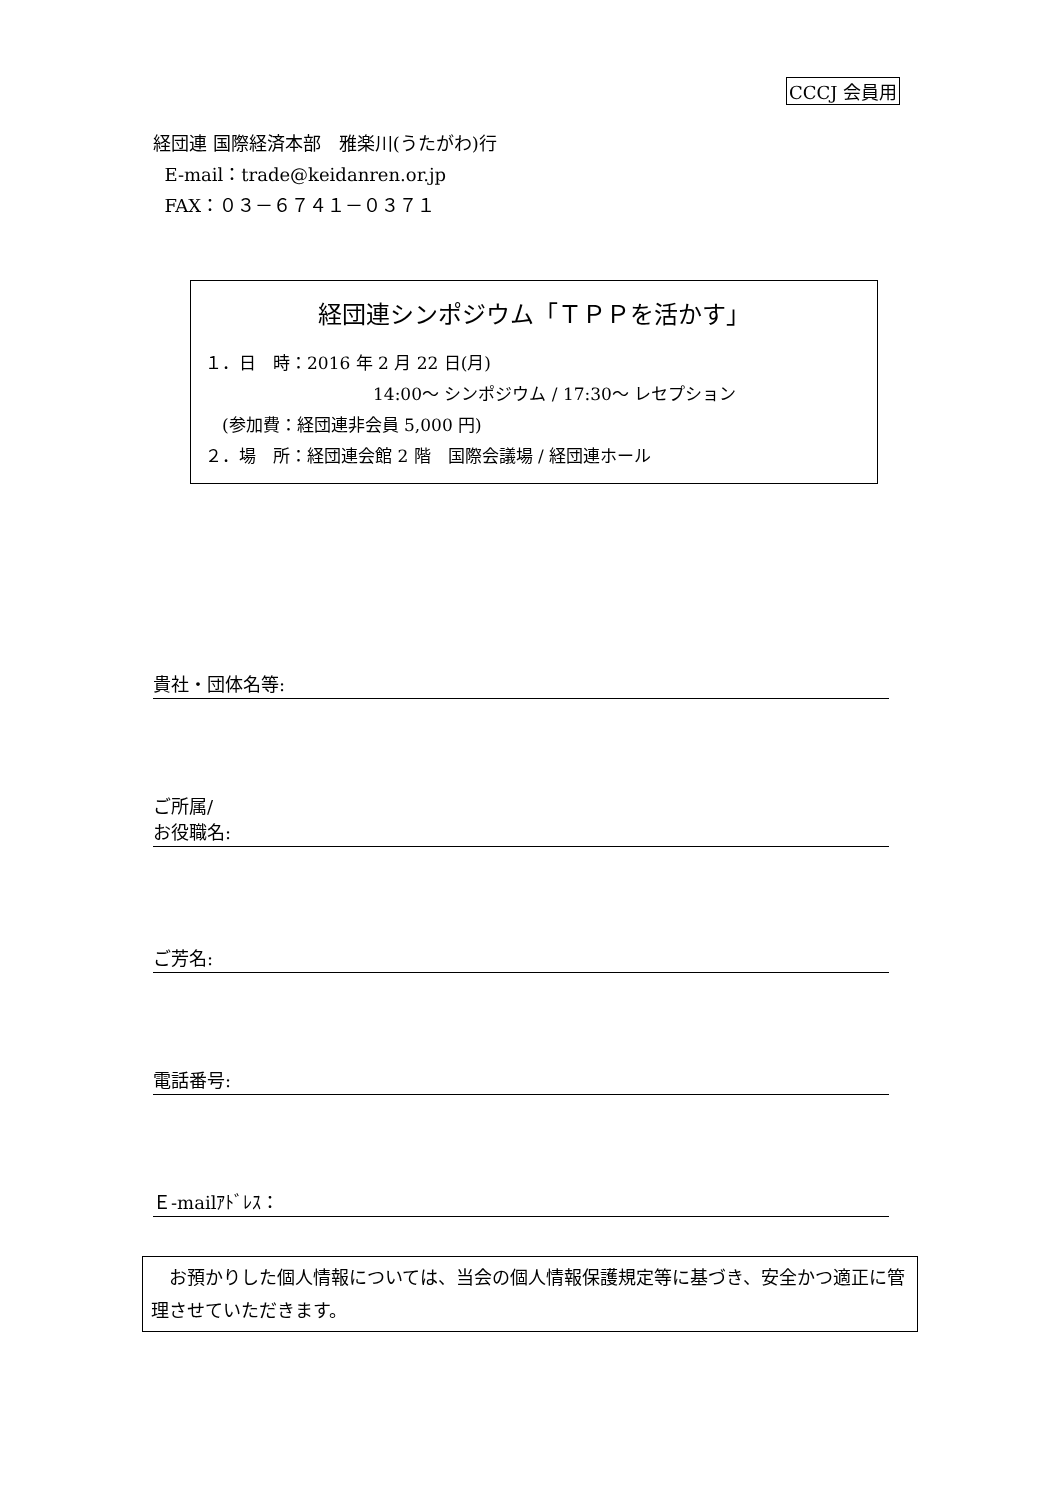CCCJ 会員用
経団連 国際経済本部　雅楽川(うたがわ)行
E-mail：trade@keidanren.or.jp
FAX：０３－６７４１－０３７１
経団連シンポジウム「ＴＰＰを活かす」
１．日　時：2016 年 2 月 22 日(月)
14:00～ シンポジウム / 17:30～ レセプション
　(参加費：経団連非会員 5,000 円)
２．場　所：経団連会館 2 階　国際会議場 / 経団連ホール
貴社・団体名等:
ご所属/
お役職名:
ご芳名:
電話番号:
Ｅ-mailｱﾄﾞﾚｽ：
　お預かりした個人情報については、当会の個人情報保護規定等に基づき、安全かつ適正に管理させていただきます。